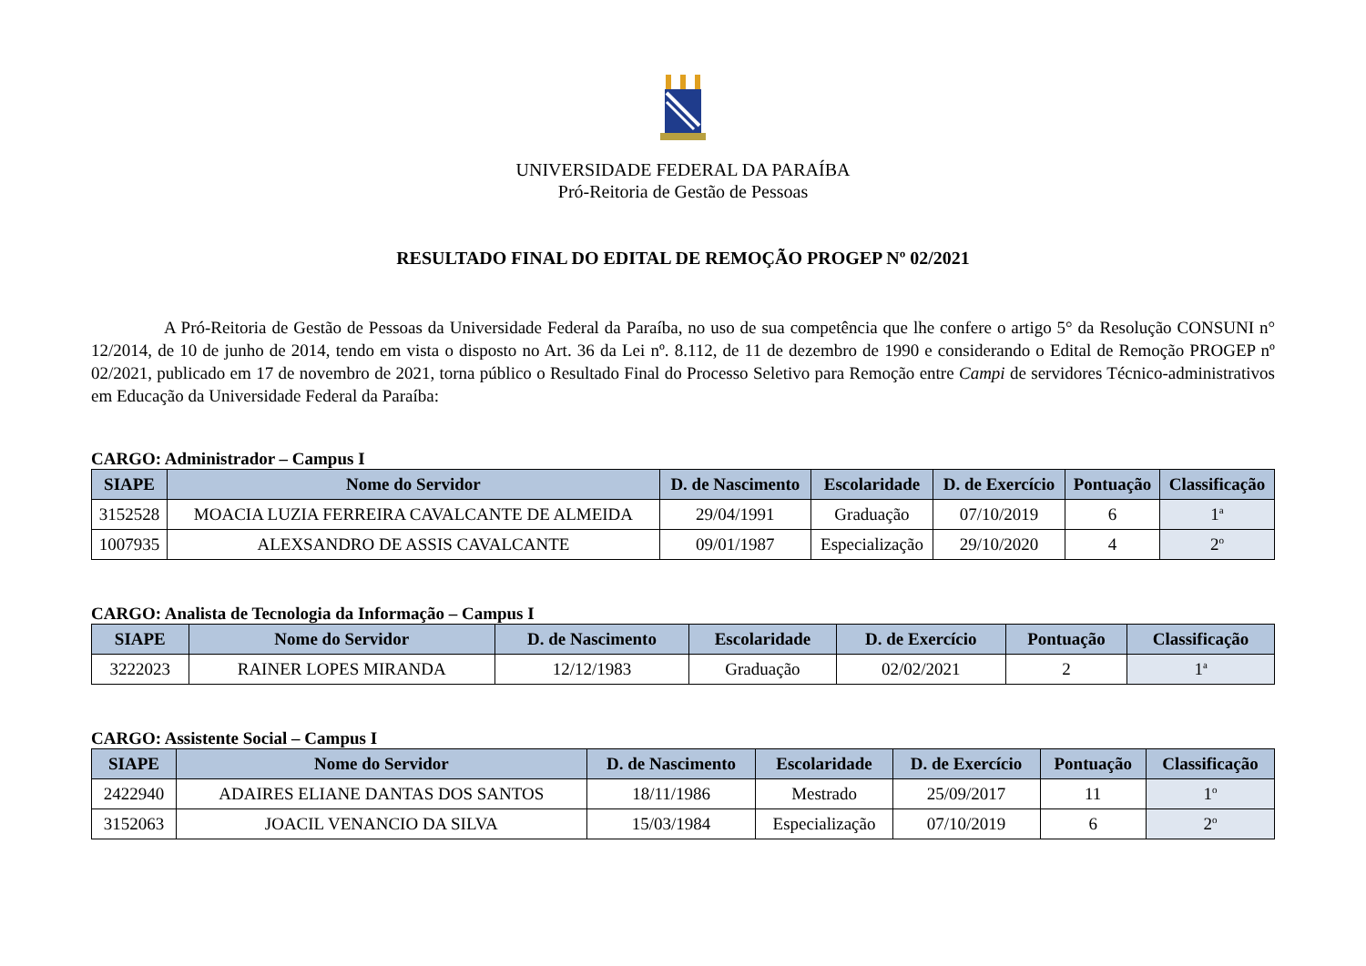UNIVERSIDADE FEDERAL DA PARAÍBA
Pró-Reitoria de Gestão de Pessoas
RESULTADO FINAL DO EDITAL DE REMOÇÃO PROGEP Nº 02/2021
A Pró-Reitoria de Gestão de Pessoas da Universidade Federal da Paraíba, no uso de sua competência que lhe confere o artigo 5° da Resolução CONSUNI n° 12/2014, de 10 de junho de 2014, tendo em vista o disposto no Art. 36 da Lei nº. 8.112, de 11 de dezembro de 1990 e considerando o Edital de Remoção PROGEP nº 02/2021, publicado em 17 de novembro de 2021, torna público o Resultado Final do Processo Seletivo para Remoção entre Campi de servidores Técnico-administrativos em Educação da Universidade Federal da Paraíba:
CARGO: Administrador – Campus I
| SIAPE | Nome do Servidor | D. de Nascimento | Escolaridade | D. de Exercício | Pontuação | Classificação |
| --- | --- | --- | --- | --- | --- | --- |
| 3152528 | MOACIA LUZIA FERREIRA CAVALCANTE DE ALMEIDA | 29/04/1991 | Graduação | 07/10/2019 | 6 | 1<sup>a</sup> |
| 1007935 | ALEXSANDRO DE ASSIS CAVALCANTE | 09/01/1987 | Especialização | 29/10/2020 | 4 | 2<sup>o</sup> |
CARGO: Analista de Tecnologia da Informação – Campus I
| SIAPE | Nome do Servidor | D. de Nascimento | Escolaridade | D. de Exercício | Pontuação | Classificação |
| --- | --- | --- | --- | --- | --- | --- |
| 3222023 | RAINER LOPES MIRANDA | 12/12/1983 | Graduação | 02/02/2021 | 2 | 1<sup>a</sup> |
CARGO: Assistente Social – Campus I
| SIAPE | Nome do Servidor | D. de Nascimento | Escolaridade | D. de Exercício | Pontuação | Classificação |
| --- | --- | --- | --- | --- | --- | --- |
| 2422940 | ADAIRES ELIANE DANTAS DOS SANTOS | 18/11/1986 | Mestrado | 25/09/2017 | 11 | 1<sup>o</sup> |
| 3152063 | JOACIL VENANCIO DA SILVA | 15/03/1984 | Especialização | 07/10/2019 | 6 | 2<sup>o</sup> |